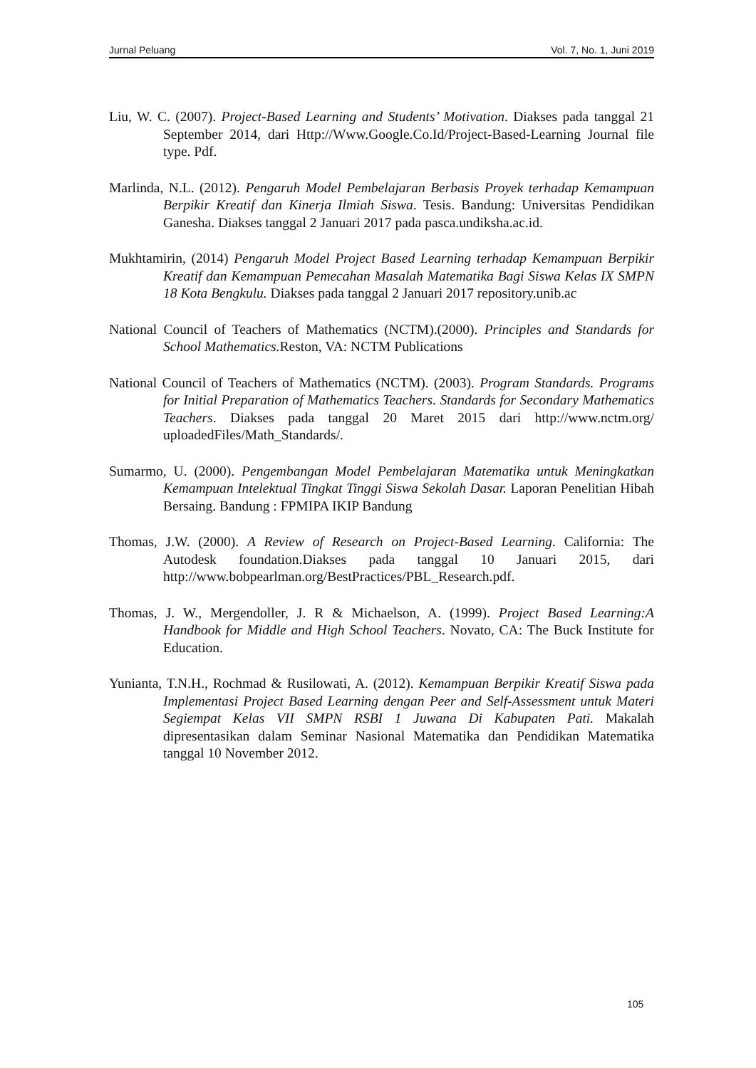Jurnal Peluang Vol. 7, No. 1, Juni 2019
Liu, W. C. (2007). Project-Based Learning and Students’ Motivation. Diakses pada tanggal 21 September 2014, dari Http://Www.Google.Co.Id/Project-Based-Learning Journal file type. Pdf.
Marlinda, N.L. (2012). Pengaruh Model Pembelajaran Berbasis Proyek terhadap Kemampuan Berpikir Kreatif dan Kinerja Ilmiah Siswa. Tesis. Bandung: Universitas Pendidikan Ganesha. Diakses tanggal 2 Januari 2017 pada pasca.undiksha.ac.id.
Mukhtamirin, (2014) Pengaruh Model Project Based Learning terhadap Kemampuan Berpikir Kreatif dan Kemampuan Pemecahan Masalah Matematika Bagi Siswa Kelas IX SMPN 18 Kota Bengkulu. Diakses pada tanggal 2 Januari 2017 repository.unib.ac
National Council of Teachers of Mathematics (NCTM).(2000). Principles and Standards for School Mathematics. Reston, VA: NCTM Publications
National Council of Teachers of Mathematics (NCTM). (2003). Program Standards. Programs for Initial Preparation of Mathematics Teachers. Standards for Secondary Mathematics Teachers. Diakses pada tanggal 20 Maret 2015 dari http://www.nctm.org/ uploadedFiles/Math_Standards/.
Sumarmo, U. (2000). Pengembangan Model Pembelajaran Matematika untuk Meningkatkan Kemampuan Intelektual Tingkat Tinggi Siswa Sekolah Dasar. Laporan Penelitian Hibah Bersaing. Bandung : FPMIPA IKIP Bandung
Thomas, J.W. (2000). A Review of Research on Project-Based Learning. California: The Autodesk foundation.Diakses pada tanggal 10 Januari 2015, dari http://www.bobpearlman.org/BestPractices/PBL_Research.pdf.
Thomas, J. W., Mergendoller, J. R & Michaelson, A. (1999). Project Based Learning:A Handbook for Middle and High School Teachers. Novato, CA: The Buck Institute for Education.
Yunianta, T.N.H., Rochmad & Rusilowati, A. (2012). Kemampuan Berpikir Kreatif Siswa pada Implementasi Project Based Learning dengan Peer and Self-Assessment untuk Materi Segiempat Kelas VII SMPN RSBI 1 Juwana Di Kabupaten Pati. Makalah dipresentasikan dalam Seminar Nasional Matematika dan Pendidikan Matematika tanggal 10 November 2012.
105